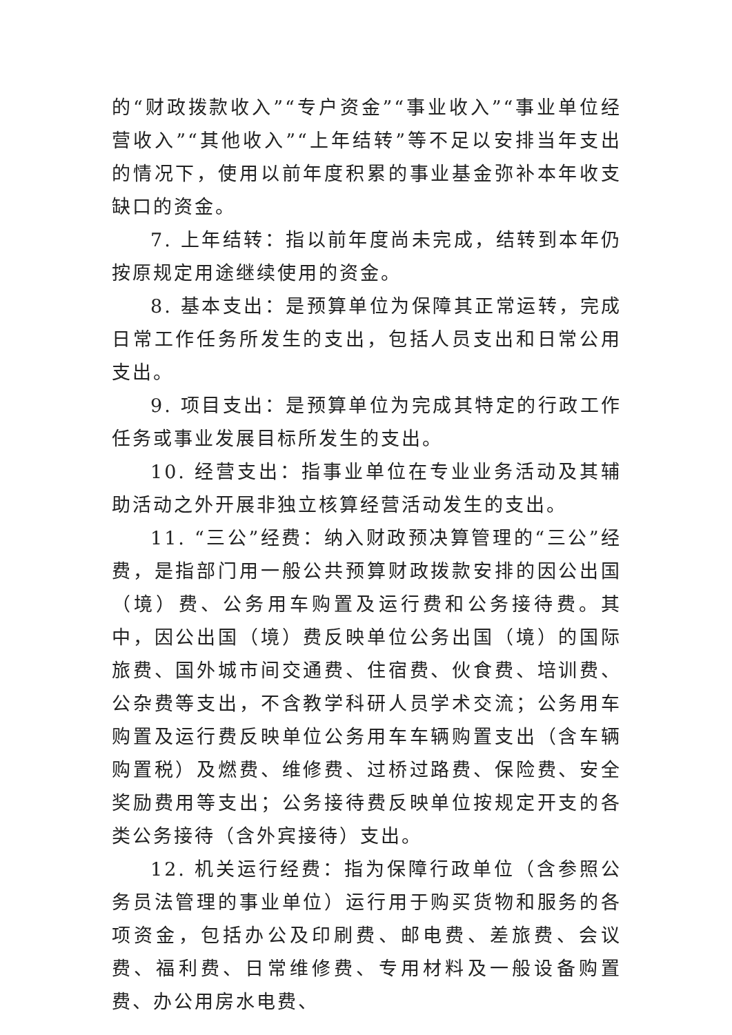的“财政拨款收入”“专户资金”“事业收入”“事业单位经营收入”“其他收入”“上年结转”等不足以安排当年支出的情况下，使用以前年度积累的事业基金弥补本年收支缺口的资金。
7. 上年结转：指以前年度尚未完成，结转到本年仍按原规定用途继续使用的资金。
8. 基本支出：是预算单位为保障其正常运转，完成日常工作任务所发生的支出，包括人员支出和日常公用支出。
9. 项目支出：是预算单位为完成其特定的行政工作任务或事业发展目标所发生的支出。
10. 经营支出：指事业单位在专业业务活动及其辅助活动之外开展非独立核算经营活动发生的支出。
11. “三公”经费：纳入财政预决算管理的“三公”经费，是指部门用一般公共预算财政拨款安排的因公出国（境）费、公务用车购置及运行费和公务接待费。其中，因公出国（境）费反映单位公务出国（境）的国际旅费、国外城市间交通费、住宿费、伙食费、培训费、公杂费等支出，不含教学科研人员学术交流；公务用车购置及运行费反映单位公务用车车辆购置支出（含车辆购置税）及燃费、维修费、过桥过路费、保险费、安全奖励费用等支出；公务接待费反映单位按规定开支的各类公务接待（含外宾接待）支出。
12. 机关运行经费：指为保障行政单位（含参照公务员法管理的事业单位）运行用于购买货物和服务的各项资金，包括办公及印刷费、邮电费、差旅费、会议费、福利费、日常维修费、专用材料及一般设备购置费、办公用房水电费、